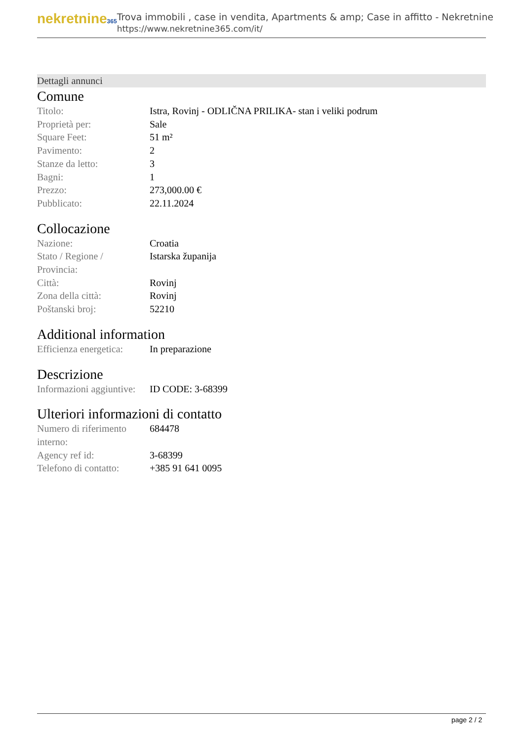nekretnine365
Trova immobili , case in vendita, Apartments & amp; Case in affitto - Nekretnine
https://www.nekretnine365.com/it/
Dettagli annunci
Comune
| Titolo: | Istra, Rovinj - ODLIČNA PRILIKA- stan i veliki podrum |
| Proprietà per: | Sale |
| Square Feet: | 51 m² |
| Pavimento: | 2 |
| Stanze da letto: | 3 |
| Bagni: | 1 |
| Prezzo: | 273,000.00 € |
| Pubblicato: | 22.11.2024 |
Collocazione
| Nazione: | Croatia |
| Stato / Regione / Provincia: | Istarska županija |
| Città: | Rovinj |
| Zona della città: | Rovinj |
| Poštanski broj: | 52210 |
Additional information
| Efficienza energetica: | In preparazione |
Descrizione
| Informazioni aggiuntive: | ID CODE: 3-68399 |
Ulteriori informazioni di contatto
| Numero di riferimento interno: | 684478 |
| Agency ref id: | 3-68399 |
| Telefono di contatto: | +385 91 641 0095 |
page 2 / 2